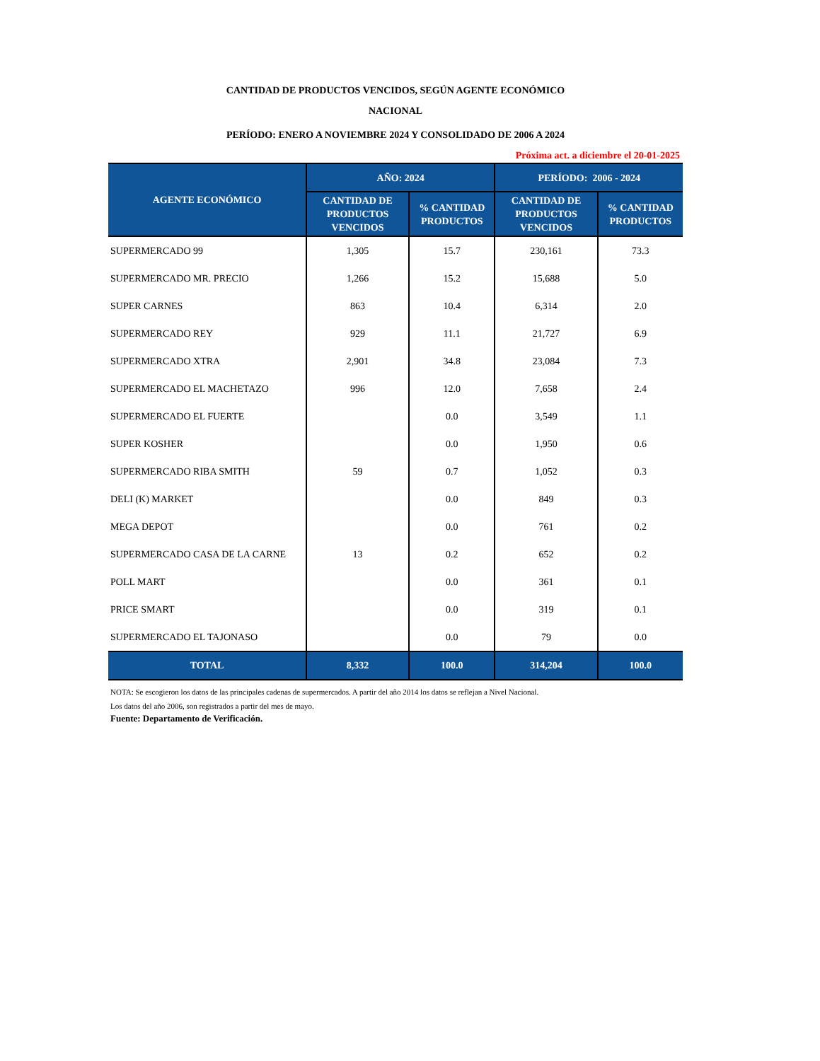CANTIDAD DE PRODUCTOS VENCIDOS, SEGÚN AGENTE ECONÓMICO
NACIONAL
PERÍODO: ENERO A NOVIEMBRE 2024 Y CONSOLIDADO DE 2006 A 2024
Próxima act. a diciembre el 20-01-2025
| AGENTE ECONÓMICO | AÑO: 2024 | | PERÍODO: 2006 - 2024 | |
| --- | --- | --- | --- | --- |
| | CANTIDAD DE PRODUCTOS VENCIDOS | % CANTIDAD PRODUCTOS | CANTIDAD DE PRODUCTOS VENCIDOS | % CANTIDAD PRODUCTOS |
| SUPERMERCADO 99 | 1,305 | 15.7 | 230,161 | 73.3 |
| SUPERMERCADO MR. PRECIO | 1,266 | 15.2 | 15,688 | 5.0 |
| SUPER CARNES | 863 | 10.4 | 6,314 | 2.0 |
| SUPERMERCADO REY | 929 | 11.1 | 21,727 | 6.9 |
| SUPERMERCADO XTRA | 2,901 | 34.8 | 23,084 | 7.3 |
| SUPERMERCADO EL MACHETAZO | 996 | 12.0 | 7,658 | 2.4 |
| SUPERMERCADO EL FUERTE | | 0.0 | 3,549 | 1.1 |
| SUPER KOSHER | | 0.0 | 1,950 | 0.6 |
| SUPERMERCADO RIBA SMITH | 59 | 0.7 | 1,052 | 0.3 |
| DELI (K) MARKET | | 0.0 | 849 | 0.3 |
| MEGA DEPOT | | 0.0 | 761 | 0.2 |
| SUPERMERCADO CASA DE LA CARNE | 13 | 0.2 | 652 | 0.2 |
| POLL MART | | 0.0 | 361 | 0.1 |
| PRICE SMART | | 0.0 | 319 | 0.1 |
| SUPERMERCADO EL TAJONASO | | 0.0 | 79 | 0.0 |
| TOTAL | 8,332 | 100.0 | 314,204 | 100.0 |
NOTA: Se escogieron los datos de las principales cadenas de supermercados. A partir del año 2014 los datos se reflejan a Nivel Nacional.
Los datos del año 2006, son registrados a partir del mes de mayo.
Fuente: Departamento de Verificación.